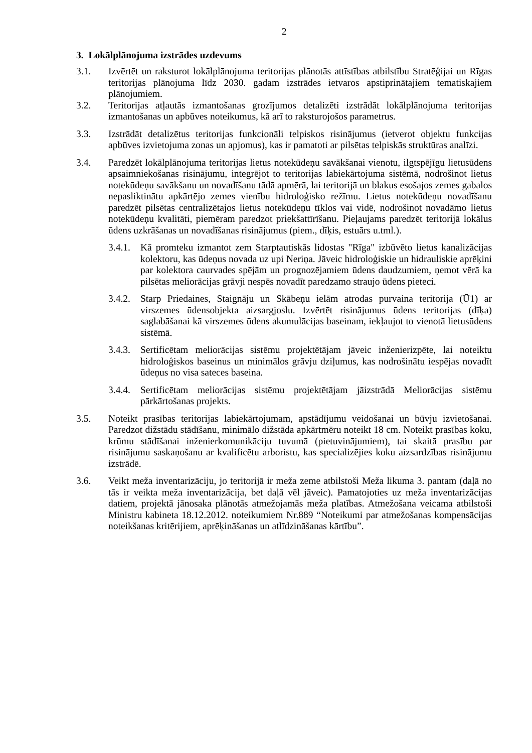2
3. Lokālplānojuma izstrādes uzdevums
3.1. Izvērtēt un raksturot lokālplānojuma teritorijas plānotās attīstības atbilstību Stratēģijai un Rīgas teritorijas plānojuma līdz 2030. gadam izstrādes ietvaros apstiprinātajiem tematiskajiem plānojumiem.
3.2. Teritorijas atļautās izmantošanas grozījumos detalizēti izstrādāt lokālplānojuma teritorijas izmantošanas un apbūves noteikumus, kā arī to raksturojošos parametrus.
3.3. Izstrādāt detalizētus teritorijas funkcionāli telpiskos risinājumus (ietverot objektu funkcijas apbūves izvietojuma zonas un apjomus), kas ir pamatoti ar pilsētas telpiskās struktūras analīzi.
3.4. Paredzēt lokālplānojuma teritorijas lietus notekūdeņu savākšanai vienotu, ilgtspējīgu lietusūdens apsaimniekošanas risinājumu, integrējot to teritorijas labiekārtojuma sistēmā, nodrošinot lietus notekūdeņu savākšanu un novadīšanu tādā apmērā, lai teritorijā un blakus esošajos zemes gabalos nepasliktinātu apkārtējo zemes vienību hidroloģisko režīmu. Lietus notekūdeņu novadīšanu paredzēt pilsētas centralizētajos lietus notekūdeņu tīklos vai vidē, nodrošinot novadāmo lietus notekūdeņu kvalitāti, piemēram paredzot priekšattīrīšanu. Pieļaujams paredzēt teritorijā lokālus ūdens uzkrāšanas un novadīšanas risinājumus (piem., dīķis, estuārs u.tml.).
3.4.1.
Kā promteku izmantot zem Starptautiskās lidostas "Rīga" izbūvēto lietus kanalizācijas kolektoru, kas ūdeņus novada uz upi Neriņa. Jāveic hidroloģiskie un hidrauliskie aprēķini par kolektora caurvades spējām un prognozējamiem ūdens daudzumiem, ņemot vērā ka pilsētas meliorācijas grāvji nespēs novadīt paredzamo straujo ūdens pieteci.
3.4.2.
Starp Priedaines, Staignāju un Skābeņu ielām atrodas purvaina teritorija (Ū1) ar virszemes ūdensobjekta aizsargjoslu. Izvērtēt risinājumus ūdens teritorijas (dīķa) saglabāšanai kā virszemes ūdens akumulācijas baseinam, iekļaujot to vienotā lietusūdens sistēmā.
3.4.3.
Sertificētam meliorācijas sistēmu projektētājam jāveic inženierizpēte, lai noteiktu hidroloģiskos baseinus un minimālos grāvju dziļumus, kas nodrošinātu iespējas novadīt ūdeņus no visa sateces baseina.
3.4.4.
Sertificētam meliorācijas sistēmu projektētājam jāizstrādā Meliorācijas sistēmu pārkārtošanas projekts.
3.5. Noteikt prasības teritorijas labiekārtojumam, apstādījumu veidošanai un būvju izvietošanai. Paredzot dižstādu stādīšanu, minimālo dižstāda apkārtmēru noteikt 18 cm. Noteikt prasības koku, krūmu stādīšanai inženierkomunikāciju tuvumā (pietuvinājumiem), tai skaitā prasību par risinājumu saskaņošanu ar kvalificētu arboristu, kas specializējies koku aizsardzības risinājumu izstrādē.
3.6. Veikt meža inventarizāciju, jo teritorijā ir meža zeme atbilstoši Meža likuma 3. pantam (daļā no tās ir veikta meža inventarizācija, bet daļā vēl jāveic). Pamatojoties uz meža inventarizācijas datiem, projektā jānosaka plānotās atmežojamās meža platības. Atmežošana veicama atbilstoši Ministru kabineta 18.12.2012. noteikumiem Nr.889 “Noteikumi par atmežošanas kompensācijas noteikšanas kritērijiem, aprēķināšanas un atlīdzināšanas kārtību”.